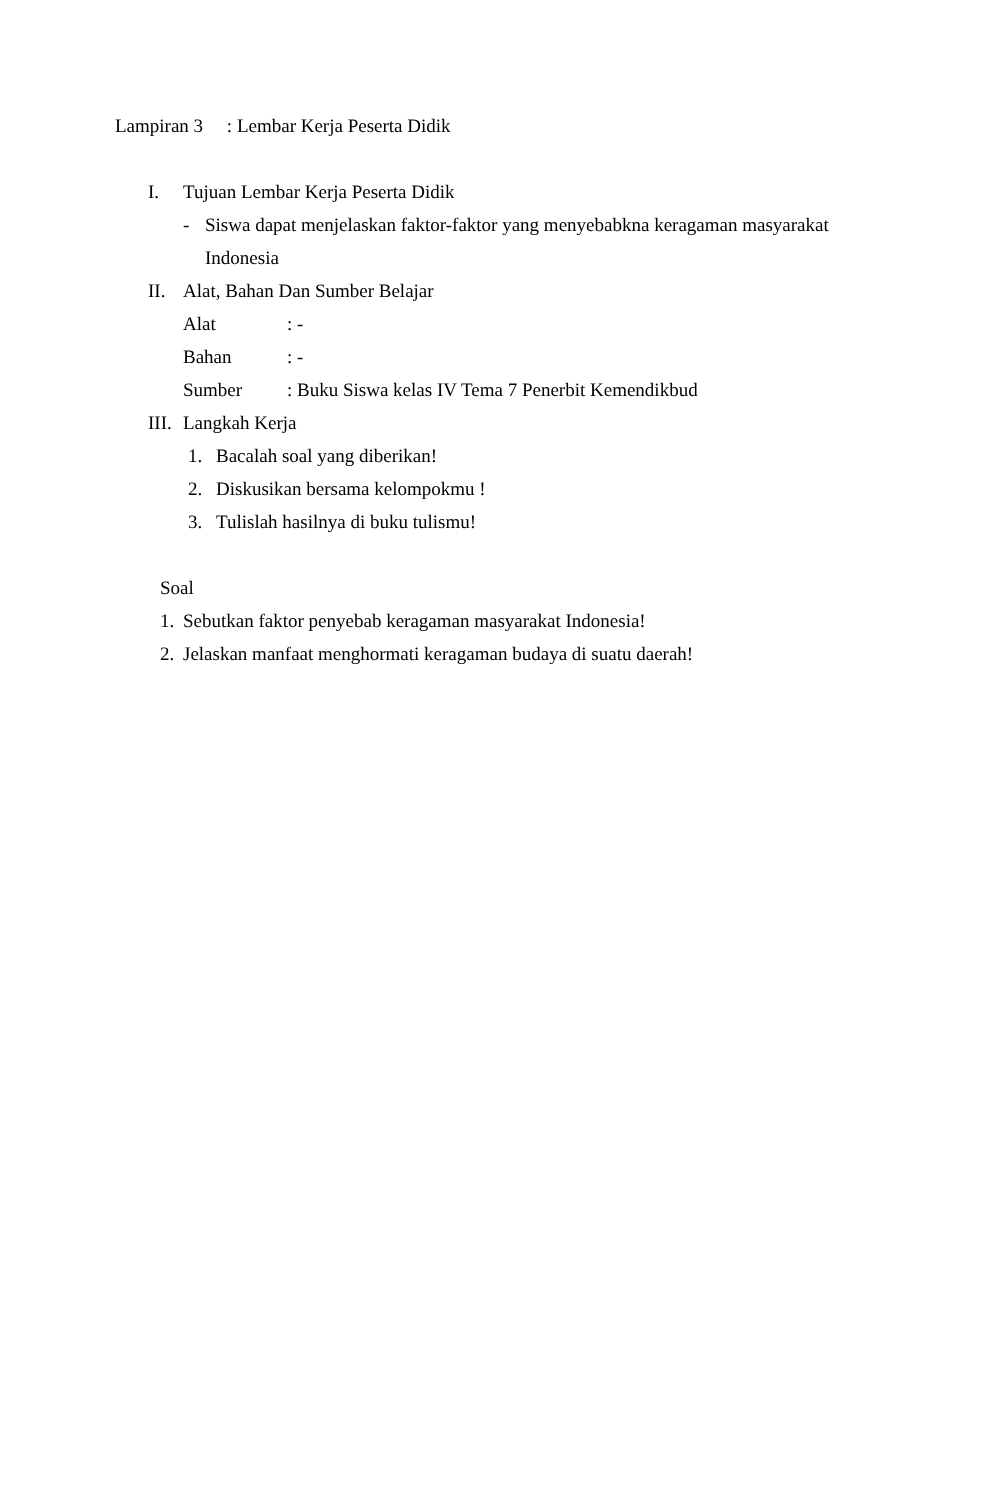Lampiran 3 : Lembar Kerja Peserta Didik
I. Tujuan Lembar Kerja Peserta Didik
- Siswa dapat menjelaskan faktor-faktor yang menyebabkna keragaman masyarakat
Indonesia
II. Alat, Bahan Dan Sumber Belajar
Alat : -
Bahan : -
Sumber : Buku Siswa kelas IV Tema 7 Penerbit Kemendikbud
III. Langkah Kerja
1. Bacalah soal yang diberikan!
2. Diskusikan bersama kelompokmu !
3. Tulislah hasilnya di buku tulismu!
Soal
1. Sebutkan faktor penyebab keragaman masyarakat Indonesia!
2. Jelaskan manfaat menghormati keragaman budaya di suatu daerah!